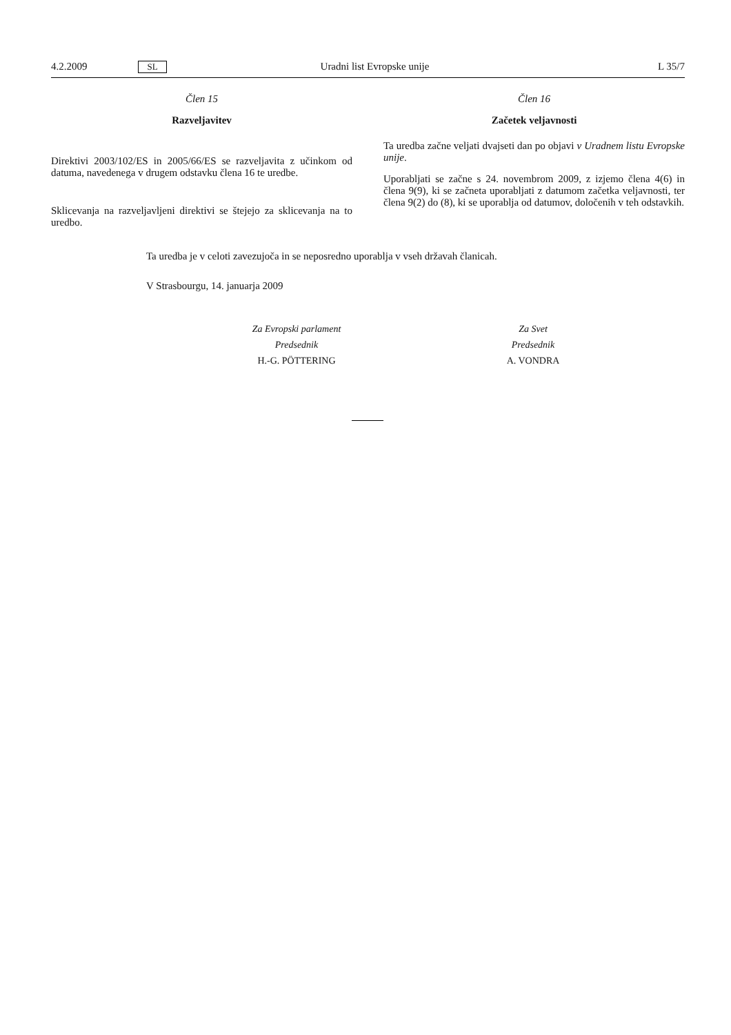4.2.2009 SL Uradni list Evropske unije L 35/7
Člen 15
Razveljavitev
Direktivi 2003/102/ES in 2005/66/ES se razveljavita z učinkom od datuma, navedenega v drugem odstavku člena 16 te uredbe.
Sklicevanja na razveljavljeni direktivi se štejejo za sklicevanja na to uredbo.
Člen 16
Začetek veljavnosti
Ta uredba začne veljati dvajseti dan po objavi v Uradnem listu Evropske unije.
Uporabljati se začne s 24. novembrom 2009, z izjemo člena 4(6) in člena 9(9), ki se začneta uporabljati z datumom začetka veljavnosti, ter člena 9(2) do (8), ki se uporablja od datumov, določenih v teh odstavkih.
Ta uredba je v celoti zavezujoča in se neposredno uporablja v vseh državah članicah.
V Strasbourgu, 14. januarja 2009
Za Evropski parlament
Predsednik
H.-G. PÖTTERING
Za Svet
Predsednik
A. VONDRA